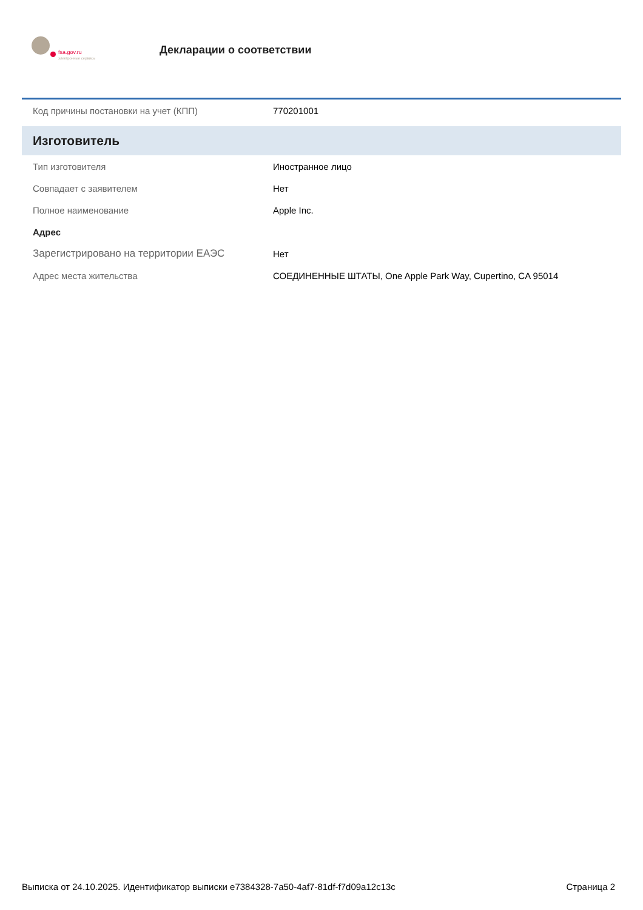fsa.gov.ru
электронные сервисы
Декларации о соответствии
| Код причины постановки на учет (КПП) | 770201001 |
| Изготовитель | |
| Тип изготовителя | Иностранное лицо |
| Совпадает с заявителем | Нет |
| Полное наименование | Apple Inc. |
| Адрес | |
| Зарегистрировано на территории ЕАЭС | Нет |
| Адрес места жительства | СОЕДИНЕННЫЕ ШТАТЫ, One Apple Park Way, Cupertino, CA 95014 |
Выписка от 24.10.2025. Идентификатор выписки e7384328-7a50-4af7-81df-f7d09a12c13c Страница 2